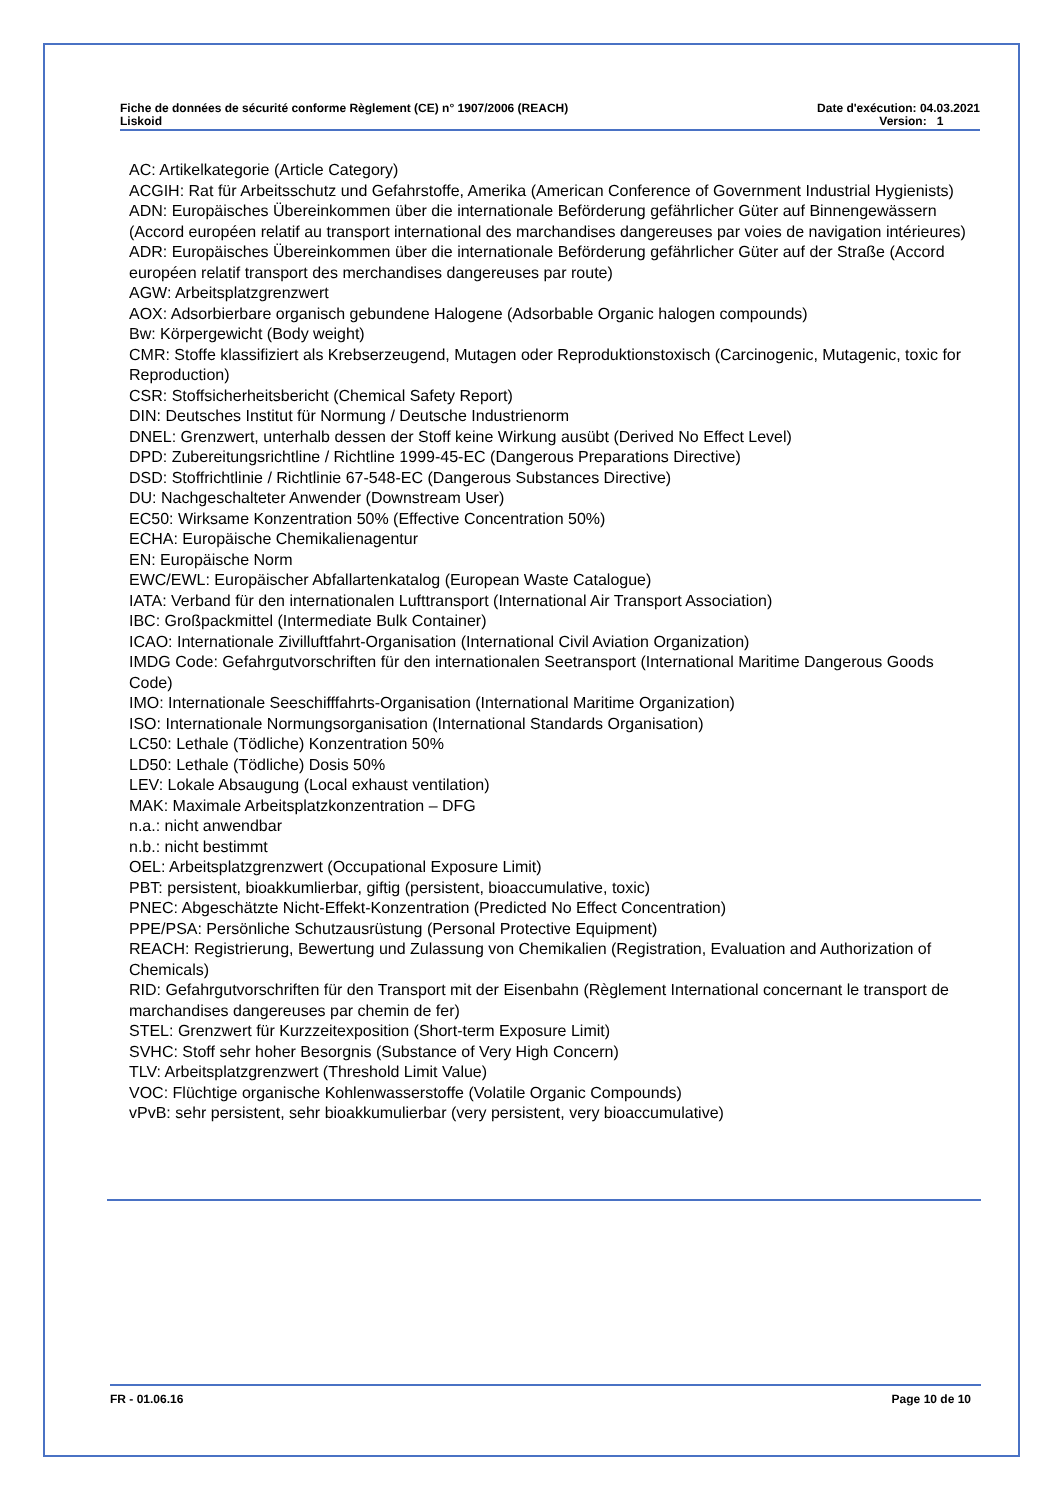Fiche de données de sécurité conforme Règlement (CE) n° 1907/2006 (REACH) Date d'exécution: 04.03.2021
Liskoid Version: 1
AC: Artikelkategorie (Article Category)
ACGIH: Rat für Arbeitsschutz und Gefahrstoffe, Amerika (American Conference of Government Industrial Hygienists)
ADN: Europäisches Übereinkommen über die internationale Beförderung gefährlicher Güter auf Binnengewässern (Accord européen relatif au transport international des marchandises dangereuses par voies de navigation intérieures)
ADR: Europäisches Übereinkommen über die internationale Beförderung gefährlicher Güter auf der Straße (Accord européen relatif transport des merchandises dangereuses par route)
AGW: Arbeitsplatzgrenzwert
AOX: Adsorbierbare organisch gebundene Halogene (Adsorbable Organic halogen compounds)
Bw: Körpergewicht (Body weight)
CMR: Stoffe klassifiziert als Krebserzeugend, Mutagen oder Reproduktionstoxisch (Carcinogenic, Mutagenic, toxic for Reproduction)
CSR: Stoffsicherheitsbericht (Chemical Safety Report)
DIN: Deutsches Institut für Normung / Deutsche Industrienorm
DNEL: Grenzwert, unterhalb dessen der Stoff keine Wirkung ausübt (Derived No Effect Level)
DPD: Zubereitungsrichtline / Richtline 1999-45-EC (Dangerous Preparations Directive)
DSD: Stoffrichtlinie / Richtlinie 67-548-EC (Dangerous Substances Directive)
DU: Nachgeschalteter Anwender (Downstream User)
EC50: Wirksame Konzentration 50% (Effective Concentration 50%)
ECHA: Europäische Chemikalienagentur
EN: Europäische Norm
EWC/EWL: Europäischer Abfallartenkatalog (European Waste Catalogue)
IATA: Verband für den internationalen Lufttransport (International Air Transport Association)
IBC: Großpackmittel (Intermediate Bulk Container)
ICAO: Internationale Zivilluftfahrt-Organisation (International Civil Aviation Organization)
IMDG Code: Gefahrgutvorschriften für den internationalen Seetransport (International Maritime Dangerous Goods Code)
IMO: Internationale Seeschifffahrts-Organisation (International Maritime Organization)
ISO: Internationale Normungsorganisation (International Standards Organisation)
LC50: Lethale (Tödliche) Konzentration 50%
LD50: Lethale (Tödliche) Dosis 50%
LEV: Lokale Absaugung (Local exhaust ventilation)
MAK: Maximale Arbeitsplatzkonzentration – DFG
n.a.: nicht anwendbar
n.b.: nicht bestimmt
OEL: Arbeitsplatzgrenzwert (Occupational Exposure Limit)
PBT: persistent, bioakkumlierbar, giftig (persistent, bioaccumulative, toxic)
PNEC: Abgeschätzte Nicht-Effekt-Konzentration (Predicted No Effect Concentration)
PPE/PSA: Persönliche Schutzausrüstung (Personal Protective Equipment)
REACH: Registrierung, Bewertung und Zulassung von Chemikalien (Registration, Evaluation and Authorization of Chemicals)
RID: Gefahrgutvorschriften für den Transport mit der Eisenbahn (Règlement International concernant le transport de marchandises dangereuses par chemin de fer)
STEL: Grenzwert für Kurzzeitexposition (Short-term Exposure Limit)
SVHC: Stoff sehr hoher Besorgnis (Substance of Very High Concern)
TLV: Arbeitsplatzgrenzwert (Threshold Limit Value)
VOC: Flüchtige organische Kohlenwasserstoffe (Volatile Organic Compounds)
vPvB: sehr persistent, sehr bioakkumulierbar (very persistent, very bioaccumulative)
FR - 01.06.16 Page 10 de 10